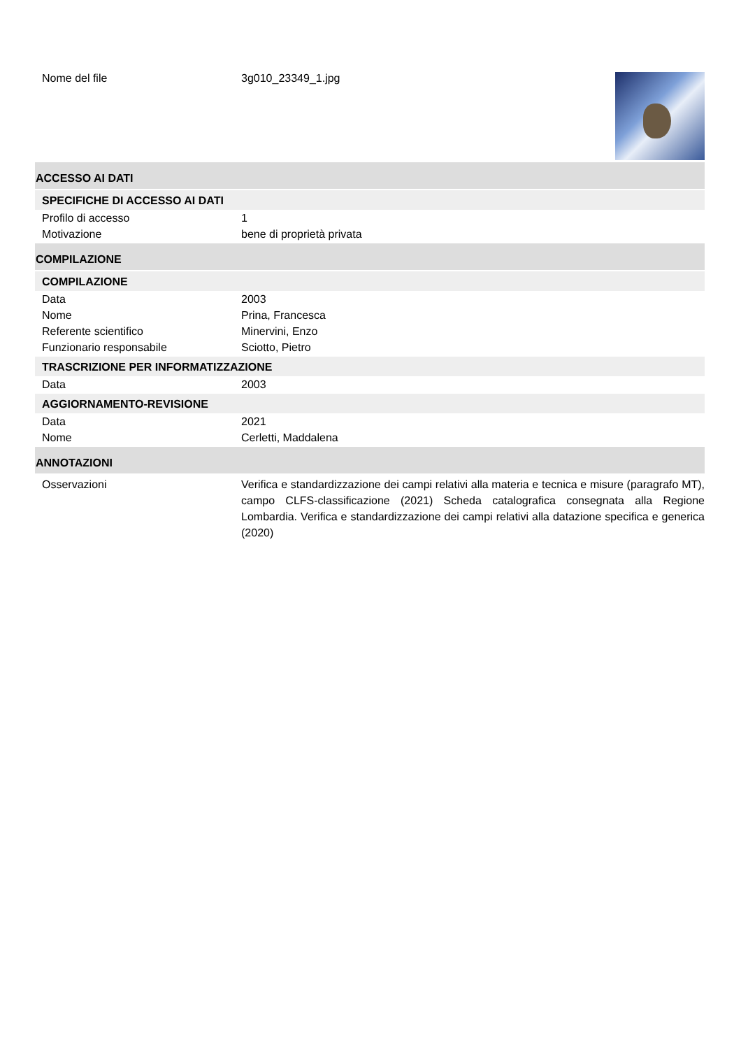Nome del file 3g010_23349_1.jpg
ACCESSO AI DATI
SPECIFICHE DI ACCESSO AI DATI
Profilo di accesso 1
Motivazione bene di proprietà privata
COMPILAZIONE
COMPILAZIONE
Data 2003
Nome Prina, Francesca
Referente scientifico Minervini, Enzo
Funzionario responsabile Sciotto, Pietro
TRASCRIZIONE PER INFORMATIZZAZIONE
Data 2003
AGGIORNAMENTO-REVISIONE
Data 2021
Nome Cerletti, Maddalena
ANNOTAZIONI
Osservazioni Verifica e standardizzazione dei campi relativi alla materia e tecnica e misure (paragrafo MT), campo CLFS-classificazione (2021) Scheda catalografica consegnata alla Regione Lombardia. Verifica e standardizzazione dei campi relativi alla datazione specifica e generica (2020)